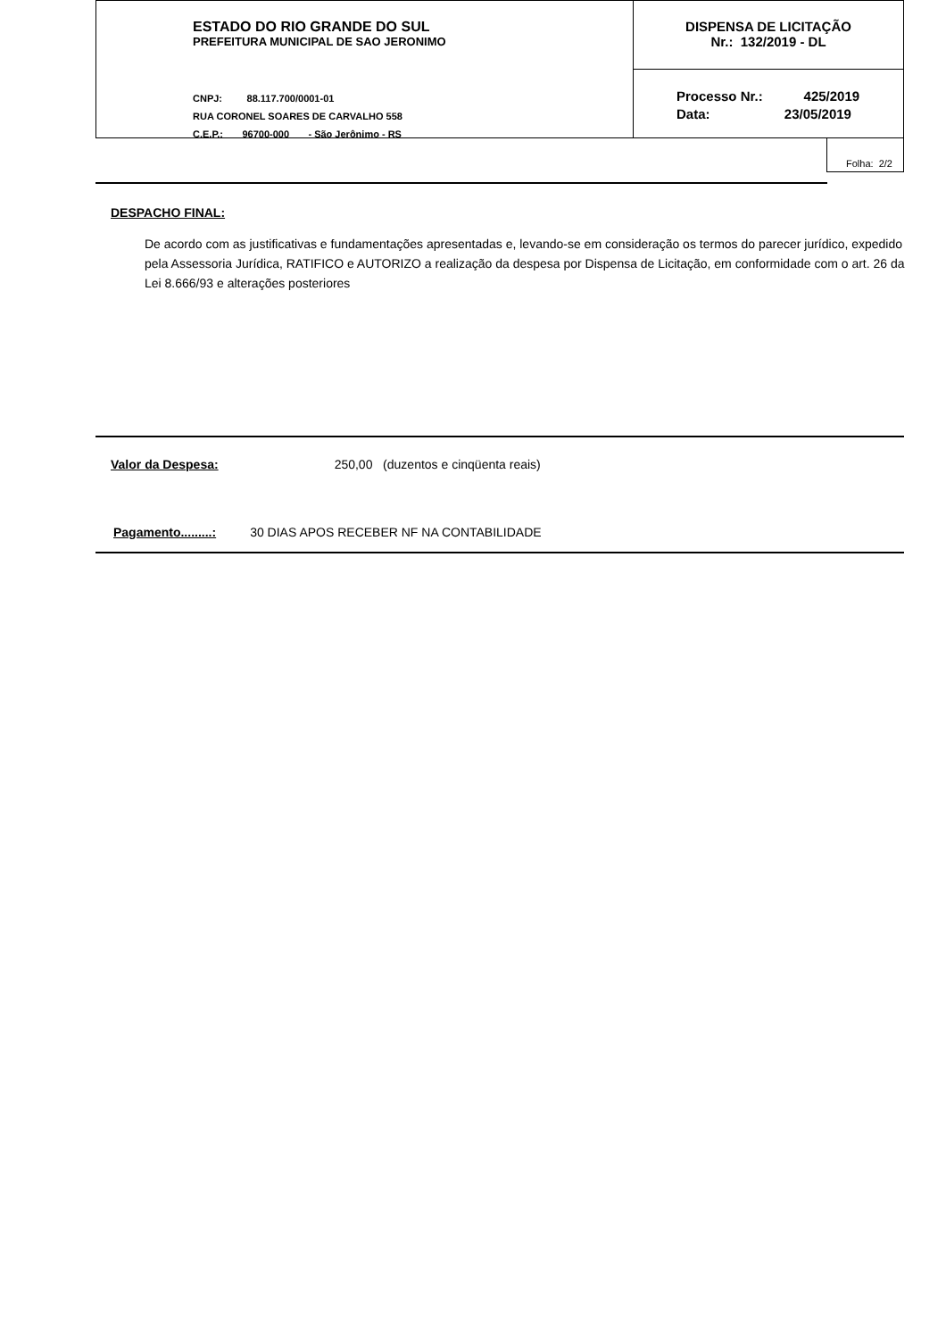ESTADO DO RIO GRANDE DO SUL
PREFEITURA MUNICIPAL DE SAO JERONIMO
CNPJ: 88.117.700/0001-01
RUA CORONEL SOARES DE CARVALHO 558
C.E.P.: 96700-000 - São Jerônimo - RS
DISPENSA DE LICITAÇÃO
Nr.: 132/2019 - DL
Processo Nr.: 425/2019
Data: 23/05/2019
Folha: 2/2
DESPACHO FINAL:
De acordo com as justificativas e fundamentações apresentadas e, levando-se em consideração os termos do parecer jurídico, expedido pela Assessoria Jurídica, RATIFICO e AUTORIZO a realização da despesa por Dispensa de Licitação, em conformidade com o art. 26 da Lei 8.666/93 e alterações posteriores
Valor da Despesa: 250,00 (duzentos e cinqüenta reais)
Pagamento.........: 30 DIAS APOS RECEBER NF NA CONTABILIDADE